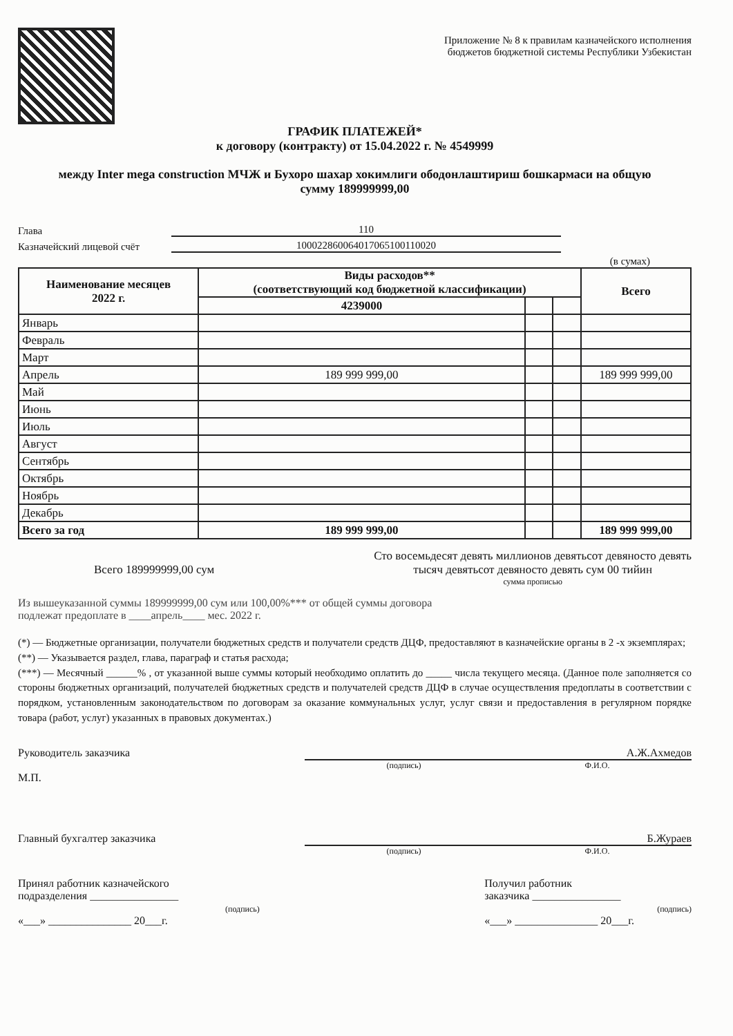Приложение № 8 к правилам казначейского исполнения
бюджетов бюджетной системы Республики Узбекистан
ГРАФИК ПЛАТЕЖЕЙ*
к договору (контракту) от 15.04.2022 г. № 4549999
между Inter mega construction МЧЖ и Бухоро шахар хокимлиги ободонлаштириш бошкармаси на общую
сумму 189999999,00
Глава 110
Казначейский лицевой счёт 100022860064017065100110020
(в сумах)
| Наименование месяцев 2022 г. | Виды расходов** (соответствующий код бюджетной классификации) | | | Всего |
| --- | --- | --- | --- | --- |
| | 4239000 | | | |
| Январь | | | | |
| Февраль | | | | |
| Март | | | | |
| Апрель | 189 999 999,00 | | | 189 999 999,00 |
| Май | | | | |
| Июнь | | | | |
| Июль | | | | |
| Август | | | | |
| Сентябрь | | | | |
| Октябрь | | | | |
| Ноябрь | | | | |
| Декабрь | | | | |
| Всего за год | 189 999 999,00 | | | 189 999 999,00 |
Всего 189999999,00 сум
Сто восемьдесят девять миллионов девятьсот девяносто девять
тысяч девятьсот девяносто девять сум 00 тийин
сумма прописью
Из вышеуказанной суммы 189999999,00 сум или 100,00%*** от общей суммы договора
подлежат предоплате в ____апрель____ мес. 2022 г.
(*) — Бюджетные организации, получатели бюджетных средств и получатели средств ДЦФ, предоставляют в казначейские органы в 2 -х экземплярах;
(**) — Указывается раздел, глава, параграф и статья расхода;
(***) — Месячный ______% , от указанной выше суммы который необходимо оплатить до _____ числа текущего месяца. (Данное поле заполняется со стороны бюджетных организаций, получателей бюджетных средств и получателей средств ДЦФ в случае осуществления предоплаты в соответствии с порядком, установленным законодательством по договорам за оказание коммунальных услуг, услуг связи и предоставления в регулярном порядке товара (работ, услуг) указанных в правовых документах.)
Руководитель заказчика
М.П.
А.Ж.Ахмедов
(подпись) Ф.И.О.
Главный бухгалтер заказчика Б.Жураев
(подпись) Ф.И.О.
Принял работник казначейского
подразделения ________________
(подпись)
«___» _______________ 20___г.
Получил работник
заказчика ________________
(подпись)
«___» _______________ 20___г.